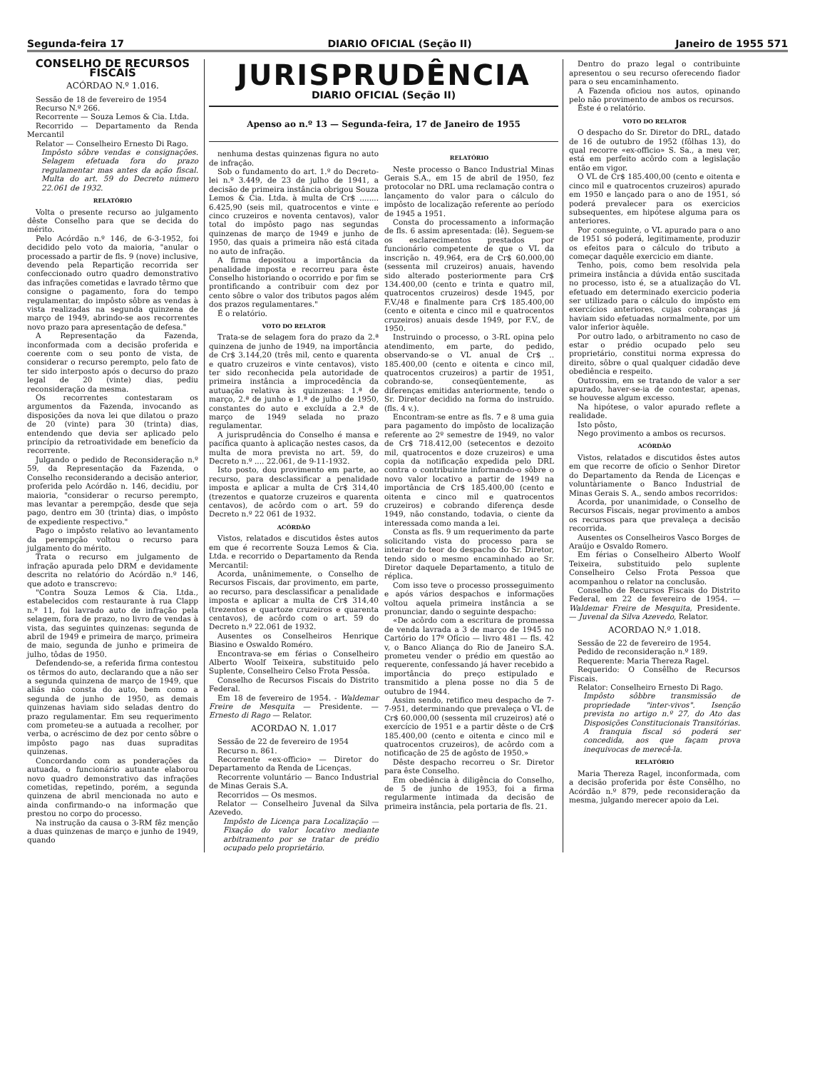Segunda-feira 17 DIARIO OFICIAL (Seção II) Janeiro de 1955 571
CONSELHO DE RECURSOS FISCAIS
ACÓRDAO N.º 1.016.
Sessão de 18 de fevereiro de 1954
Recurso N.º 266.
Recorrente — Souza Lemos & Cia. Ltda.
Recorrido — Departamento da Renda Mercantil
Relator — Conselheiro Ernesto Di Rago.
Impôsto sôbre vendas e consignações. Selagem efetuada fora do prazo regulamentar mas antes da ação fiscal. Multa do art. 59 do Decreto número 22.061 de 1932.
RELATÓRIO
Volta o presente recurso ao julgamento dêste Conselho para que se decida do mérito.
Pelo Acórdão n.º 146, de 6-3-1952, foi decidido pelo voto da maioria, "anular o processado a partir de fls. 9 (nove) inclusive, devendo pela Repartição recorrida ser confeccionado outro quadro demonstrativo das infrações cometidas e lavrado têrmo que consigne o pagamento, fora do tempo regulamentar, do impôsto sôbre as vendas à vista realizadas na segunda quinzena de março de 1949, abrindo-se aos recorrentes novo prazo para apresentação de defesa."
A Representação da Fazenda, inconformada com a decisão proferida e coerente com o seu ponto de vista, de considerar o recurso perempto, pelo fato de ter sido interposto após o decurso do prazo legal de 20 (vinte) dias, pediu reconsideração da mesma.
Os recorrentes contestaram os argumentos da Fazenda, invocando as disposições da nova lei que dilatou o prazo de 20 (vinte) para 30 (trinta) dias, entendendo que devia ser aplicado pelo princípio da retroatividade em benefício da recorrente.
Julgando o pedido de Reconsideração n.º 59, da Representação da Fazenda, o Conselho reconsiderando a decisão anterior, proferida pelo Acórdão n. 146, decidiu, por maioria, "considerar o recurso perempto, mas levantar a perempção, desde que seja pago, dentro em 30 (trinta) dias, o impôsto de expediente respectivo."
Pago o impôsto relativo ao levantamento da perempção voltou o recurso para julgamento do mérito.
Trata o recurso em julgamento de infração apurada pelo DRM e devidamente descrita no relatório do Acórdão n.º 146, que adoto e transcrevo:
"Contra Souza Lemos & Cia. Ltda., estabelecidos com restaurante à rua Clapp n.º 11, foi lavrado auto de infração pela selagem, fora de prazo, no livro de vendas à vista, das seguintes quinzenas: segunda de abril de 1949 e primeira de março, primeira de maio, segunda de junho e primeira de julho, tôdas de 1950.
Defendendo-se, a referida firma contestou os têrmos do auto, declarando que a não ser a segunda quinzena de março de 1949, que aliás não consta do auto, bem como a segunda de junho de 1950, as demais quinzenas haviam sido seladas dentro do prazo regulamentar. Em seu requerimento com prometeu-se a autuada a recolher, por verba, o acréscimo de dez por cento sôbre o impôsto pago nas duas supraditas quinzenas.
Concordando com as ponderações da autuada, o funcionário autuante elaborou novo quadro demonstrativo das infrações cometidas, repetindo, porém, a segunda quinzena de abril mencionada no auto e ainda confirmando-o na informação que prestou no corpo do processo.
Na instrução da causa o 3-RM fêz menção a duas quinzenas de março e junho de 1949, quando
JURISPRUDÊNCIA
DIARIO OFICIAL (Seção II)
Apenso ao n.º 13 — Segunda-feira, 17 de Janeiro de 1955
nenhuma destas quinzenas figura no auto de infração.
Sob o fundamento do art. 1.º do Decreto-lei n.º 3.449, de 23 de julho de 1941, a decisão de primeira instância obrigou Souza Lemos & Cia. Ltda. à multa de Cr$ ........ 6.425,90 (seis mil, quatrocentos e vinte e cinco cruzeiros e noventa centavos), valor total do impôsto pago nas segundas quinzenas de março de 1949 e junho de 1950, das quais a primeira não está citada no auto de infração.
A firma depositou a importância da penalidade imposta e recorreu para êste Conselho historiando o ocorrido e por fim se prontificando a contribuir com dez por cento sôbre o valor dos tributos pagos além dos prazos regulamentares."
É o relatório.
VOTO DO RELATOR
Trata-se de selagem fora do prazo da 2.ª quinzena de junho de 1949, na importância de Cr$ 3.144,20 (três mil, cento e quarenta e quatro cruzeiros e vinte centavos), visto ter sido reconhecida pela autoridade de primeira instância a improcedência da autuação relativa às quinzenas: 1.ª de março, 2.ª de junho e 1.ª de julho de 1950, constantes do auto e excluída a 2.ª de março de 1949 selada no prazo regulamentar.
A jurisprudência do Conselho é mansa e pacífica quanto à aplicação nestes casos, da multa de mora prevista no art. 59, do Decreto n.º .... 22.061, de 9-11-1932.
Isto posto, dou provimento em parte, ao recurso, para desclassificar a penalidade imposta e aplicar a multa de Cr$ 314,40 (trezentos e quatorze cruzeiros e quarenta centavos), de acôrdo com o art. 59 do Decreto n.º 22 061 de 1932.
ACÓRDÃO
Vistos, relatados e discutidos êstes autos em que é recorrente Souza Lemos & Cia. Ltda. e recorrido o Departamento da Renda Mercantil:
Acorda, unânimemente, o Conselho de Recursos Fiscais, dar provimento, em parte, ao recurso, para desclassificar a penalidade imposta e aplicar a multa de Cr$ 314,40 (trezentos e quartoze cruzeiros e quarenta centavos), de acôrdo com o art. 59 do Decreto n.º 22.061 de 1932.
Ausentes os Conselheiros Henrique Biasino e Oswaldo Roméro.
Encontrava-se em férias o Conselheiro Alberto Woolf Teixeira, substituido pelo Suplente, Conselheiro Celso Frota Pessôa.
Conselho de Recursos Fiscais do Distrito Federal.
Em 18 de fevereiro de 1954. - Waldemar Freire de Mesquita — Presidente. — Ernesto di Rago — Relator.
ACORDAO N. 1.017
Sessão de 22 de fevereiro de 1954
Recurso n. 861.
Recorrente «ex-officio» — Diretor do Departamento da Renda de Licenças.
Recorrente voluntário — Banco Industrial de Minas Gerais S.A.
Recorridos — Os mesmos.
Relator — Conselheiro Juvenal da Silva Azevedo.
Impôsto de Licença para Localização — Fixação do valor locativo mediante arbitramento por se tratar de prédio ocupado pelo proprietário.
RELATÓRIO
Neste processo o Banco Industrial Minas Gerais S.A., em 15 de abril de 1950, fez protocolar no DRL uma reclamação contra o lançamento do valor para o cálculo do impôsto de localização referente ao período de 1945 a 1951.
Consta do processamento a informação de fls. 6 assim apresentada: (lê). Seguem-se os esclarecimentos prestados por funcionário competente de que o VL da inscrição n. 49.964, era de Cr$ 60.000,00 (sessenta mil cruzeiros) anuais, havendo sido alterado posteriormente para Cr$ 134.400,00 (cento e trinta e quatro mil, quatrocentos cruzeiros) desde 1945, por F.V./48 e finalmente para Cr$ 185.400,00 (cento e oitenta e cinco mil e quatrocentos cruzeiros) anuais desde 1949, por F.V., de 1950.
Instruindo o processo, o 3-RL opina pelo atendimento, em parte, do pedido, observando-se o VL anual de Cr$ .. 185.400,00 (cento e oitenta e cinco mil, quatrocentos cruzeiros) a partir de 1951, cobrando-se, conseqüentemente, as diferenças emitidas anteriormente, tendo o Sr. Diretor decidido na forma do instruído. (fls. 4 v.).
Encontram-se entre as fls. 7 e 8 uma guia para pagamento do impôsto de localização referente ao 2º semestre de 1949, no valor de Cr$ 718.412,00 (setecentos e dezoito mil, quatrocentos e doze cruzeiros) e uma copia da notificação expedida pelo DRL contra o contribuinte informando-o sôbre o novo valor locativo a partir de 1949 na importância de Cr$ 185.400,00 (cento e oitenta e cinco mil e quatrocentos cruzeiros) e cobrando diferença desde 1949, não constando, todavia, o ciente da interessada como manda a lei.
Consta as fls. 9 um requerimento da parte solicitando vista do processo para se inteirar do teor do despacho do Sr. Diretor, tendo sido o mesmo encaminhado ao Sr. Diretor daquele Departamento, a titulo de réplica.
Com isso teve o processo prosseguimento e após vários despachos e informações voltou aquela primeira instância a se pronunciar, dando o seguinte despacho:
«De acôrdo com a escritura de promessa de venda lavrada a 3 de março de 1945 no Cartório do 17º Ofício — livro 481 — fls. 42 v, o Banco Aliança do Rio de Janeiro S.A. prometeu vender o prédio em questão ao requerente, confessando já haver recebido a importância do preço estipulado e transmitido a plena posse no dia 5 de outubro de 1944.
Assim sendo, retifico meu despacho de 7-7-951, determinando que prevaleça o VL de Cr$ 60.000,00 (sessenta mil cruzeiros) até o exercício de 1951 e a partir dêste o de Cr$ 185.400,00 (cento e oitenta e cinco mil e quatrocentos cruzeiros), de acôrdo com a notificação de 25 de agôsto de 1950.»
Dêste despacho recorreu o Sr. Diretor para êste Conselho.
Em obediência à diligência do Conselho, de 5 de junho de 1953, foi a firma regularmente intimada da decisão de primeira instância, pela portaria de fls. 21.
Dentro do prazo legal o contribuinte apresentou o seu recurso oferecendo fiador para o seu encaminhamento.
A Fazenda oficiou nos autos, opinando pelo não provimento de ambos os recursos.
Êste é o relatório.
VOTO DO RELATOR
O despacho do Sr. Diretor do DRL, datado de 16 de outubro de 1952 (fôlhas 13), do qual recorre «ex-officio» S. Sa., a meu ver, está em perfeito acôrdo com a legislação então em vigor.
O VL de Cr$ 185.400,00 (cento e oitenta e cinco mil e quatrocentos cruzeiros) apurado em 1950 e lançado para o ano de 1951, só poderá prevalecer para os exercicios subsequentes, em hipótese alguma para os anteriores.
Por conseguinte, o VL apurado para o ano de 1951 só poderá, legitimamente, produzir os efeitos para o cálculo do tributo a começar daquêle exercicio em diante.
Tenho, pois, como bem resolvida pela primeira instância a dúvida então suscitada no processo, isto é, se a atualização do VL efetuado em determinado exercicio poderia ser utilizado para o cálculo do impôsto em exercícios anteriores, cujas cobranças já haviam sido efetuadas normalmente, por um valor inferior àquêle.
Por outro lado, o arbitramento no caso de estar o prédio ocupado pelo seu proprietário, constitui norma expressa do direito, sôbre o qual qualquer cidadão deve obediência e respeito.
Outrossim, em se tratando de valor a ser apurado, haver-se-ia de contestar, apenas, se houvesse algum excesso.
Na hipótese, o valor apurado reflete a realidade.
Isto pôsto,
Nego provimento a ambos os recursos.
ACÓRDÃO
Vistos, relatados e discutidos êstes autos em que recorre de ofício o Senhor Diretor do Departamento da Renda de Licenças e voluntàriamente o Banco Industrial de Minas Gerais S. A., sendo ambos recorridos:
Acorda, por unanimidade, o Conselho de Recursos Fiscais, negar provimento a ambos os recursos para que prevaleça a decisão recorrida.
Ausentes os Conselheiros Vasco Borges de Araújo e Osvaldo Romero.
Em férias o Conselheiro Alberto Woolf Teixeira, substituido pelo suplente Conselheiro Celso Frota Pessoa que acompanhou o relator na conclusão.
Conselho de Recursos Fiscais do Distrito Federal, em 22 de fevereiro de 1954. — Waldemar Freire de Mesquita, Presidente. — Juvenal da Silva Azevedo, Relator.
ACORDAO N.º 1.018.
Sessão de 22 de fevereiro de 1954.
Pedido de reconsideração n.º 189.
Requerente: Maria Thereza Ragel.
Requerido: O Consêlho de Recursos Fiscais.
Relator: Conselheiro Ernesto Di Rago.
Impôsto sôbbre transmissão de propriedade "inter-vivos". Isenção prevista no artigo n.º 27, do Ato das Disposições Constitucionais Transitórias. A franquia fiscal só poderá ser concedida, aos que façam prova inequivocas de merecê-la.
RELATÓRIO
Maria Thereza Ragel, inconformada, com a decisão proferida por êste Consêlho, no Acórdão n.º 879, pede reconsideração da mesma, julgando merecer apoio da Lei.